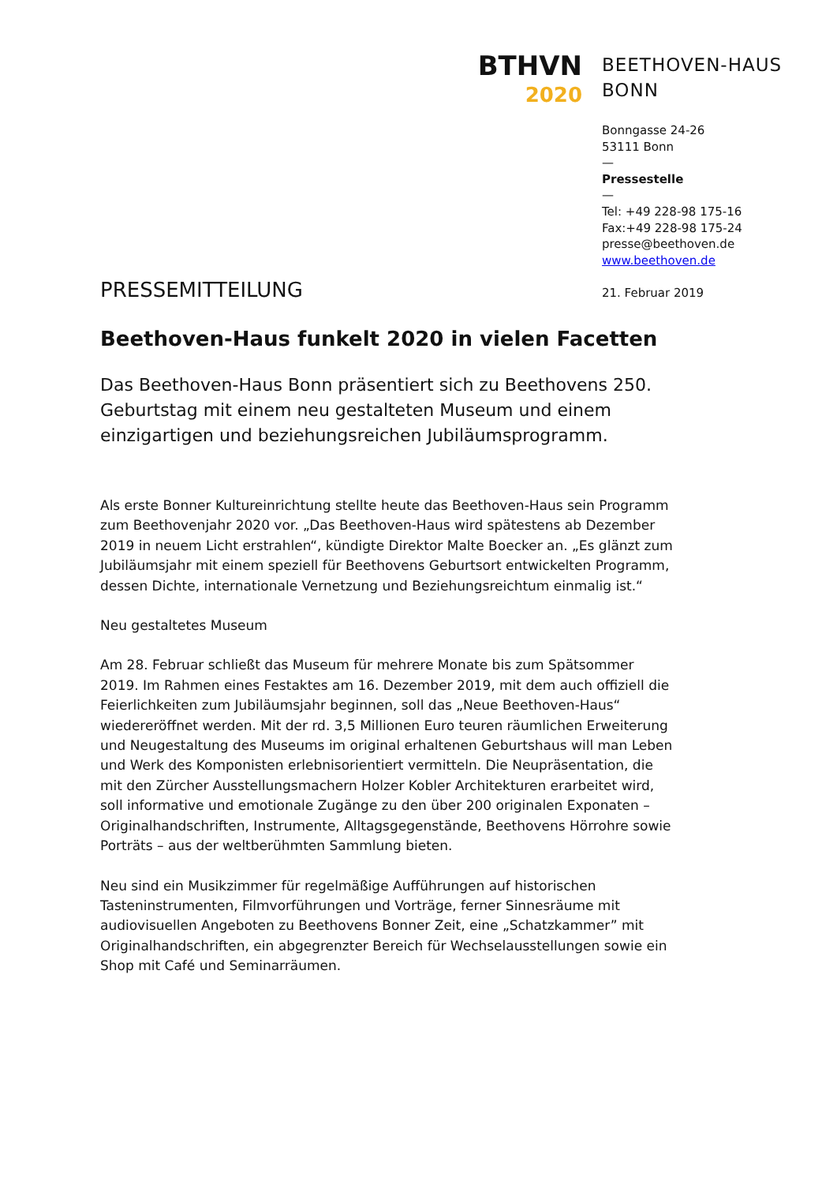BTHVN
2020
BEETHOVEN-HAUS
BONN
Bonngasse 24-26
53111 Bonn
—
Pressestelle
—
Tel: +49 228-98 175-16
Fax:+49 228-98 175-24
presse@beethoven.de
www.beethoven.de
21. Februar 2019
PRESSEMITTEILUNG
Beethoven-Haus funkelt 2020 in vielen Facetten
Das Beethoven-Haus Bonn präsentiert sich zu Beethovens 250. Geburtstag mit einem neu gestalteten Museum und einem einzigartigen und beziehungsreichen Jubiläumsprogramm.
Als erste Bonner Kultureinrichtung stellte heute das Beethoven-Haus sein Programm zum Beethovenjahr 2020 vor. „Das Beethoven-Haus wird spätestens ab Dezember 2019 in neuem Licht erstrahlen“, kündigte Direktor Malte Boecker an. „Es glänzt zum Jubiläumsjahr mit einem speziell für Beethovens Geburtsort entwickelten Programm, dessen Dichte, internationale Vernetzung und Beziehungsreichtum einmalig ist.“
Neu gestaltetes Museum
Am 28. Februar schließt das Museum für mehrere Monate bis zum Spätsommer 2019. Im Rahmen eines Festaktes am 16. Dezember 2019, mit dem auch offiziell die Feierlichkeiten zum Jubiläumsjahr beginnen, soll das „Neue Beethoven-Haus“ wiedereröffnet werden. Mit der rd. 3,5 Millionen Euro teuren räumlichen Erweiterung und Neugestaltung des Museums im original erhaltenen Geburtshaus will man Leben und Werk des Komponisten erlebnisorientiert vermitteln. Die Neupräsentation, die mit den Zürcher Ausstellungsmachern Holzer Kobler Architekturen erarbeitet wird, soll informative und emotionale Zugänge zu den über 200 originalen Exponaten – Originalhandschriften, Instrumente, Alltagsgegenstände, Beethovens Hörrohre sowie Porträts – aus der weltberühmten Sammlung bieten.
Neu sind ein Musikzimmer für regelmäßige Aufführungen auf historischen Tasteninstrumenten, Filmvorführungen und Vorträge, ferner Sinnesräume mit audiovisuellen Angeboten zu Beethovens Bonner Zeit, eine „Schatzkammer” mit Originalhandschriften, ein abgegrenzter Bereich für Wechselausstellungen sowie ein Shop mit Café und Seminarräumen.